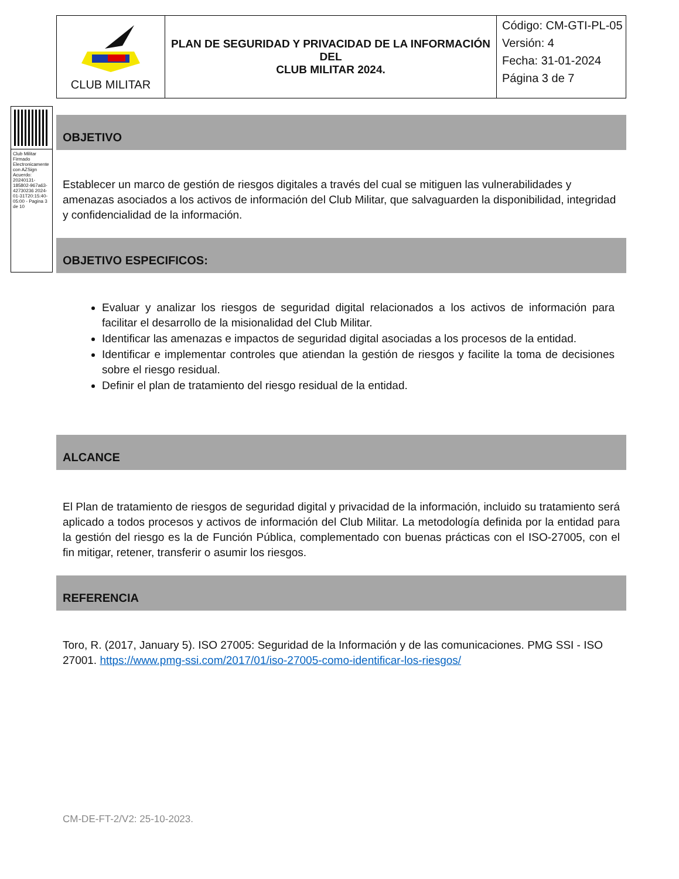| CLUB MILITAR | PLAN DE SEGURIDAD Y PRIVACIDAD DE LA INFORMACIÓN DEL CLUB MILITAR 2024. | Código: CM-GTI-PL-05 Versión: 4 Fecha: 31-01-2024 Página 3 de 7 |
Club Militar Firmado Electronicamente con AZSign Acuerdo: 20240131-185802-967a63-42730236 2024-01-31T20:15:40-05:00 - Pagina 3 de 10
OBJETIVO
Establecer un marco de gestión de riesgos digitales a través del cual se mitiguen las vulnerabilidades y amenazas asociados a los activos de información del Club Militar, que salvaguarden la disponibilidad, integridad y confidencialidad de la información.
OBJETIVO ESPECIFICOS:
Evaluar y analizar los riesgos de seguridad digital relacionados a los activos de información para facilitar el desarrollo de la misionalidad del Club Militar.
Identificar las amenazas e impactos de seguridad digital asociadas a los procesos de la entidad.
Identificar e implementar controles que atiendan la gestión de riesgos y facilite la toma de decisiones sobre el riesgo residual.
Definir el plan de tratamiento del riesgo residual de la entidad.
ALCANCE
El Plan de tratamiento de riesgos de seguridad digital y privacidad de la información, incluido su tratamiento será aplicado a todos procesos y activos de información del Club Militar. La metodología definida por la entidad para la gestión del riesgo es la de Función Pública, complementado con buenas prácticas con el ISO-27005, con el fin mitigar, retener, transferir o asumir los riesgos.
REFERENCIA
Toro, R. (2017, January 5). ISO 27005: Seguridad de la Información y de las comunicaciones. PMG SSI - ISO 27001. https://www.pmg-ssi.com/2017/01/iso-27005-como-identificar-los-riesgos/
CM-DE-FT-2/V2: 25-10-2023.